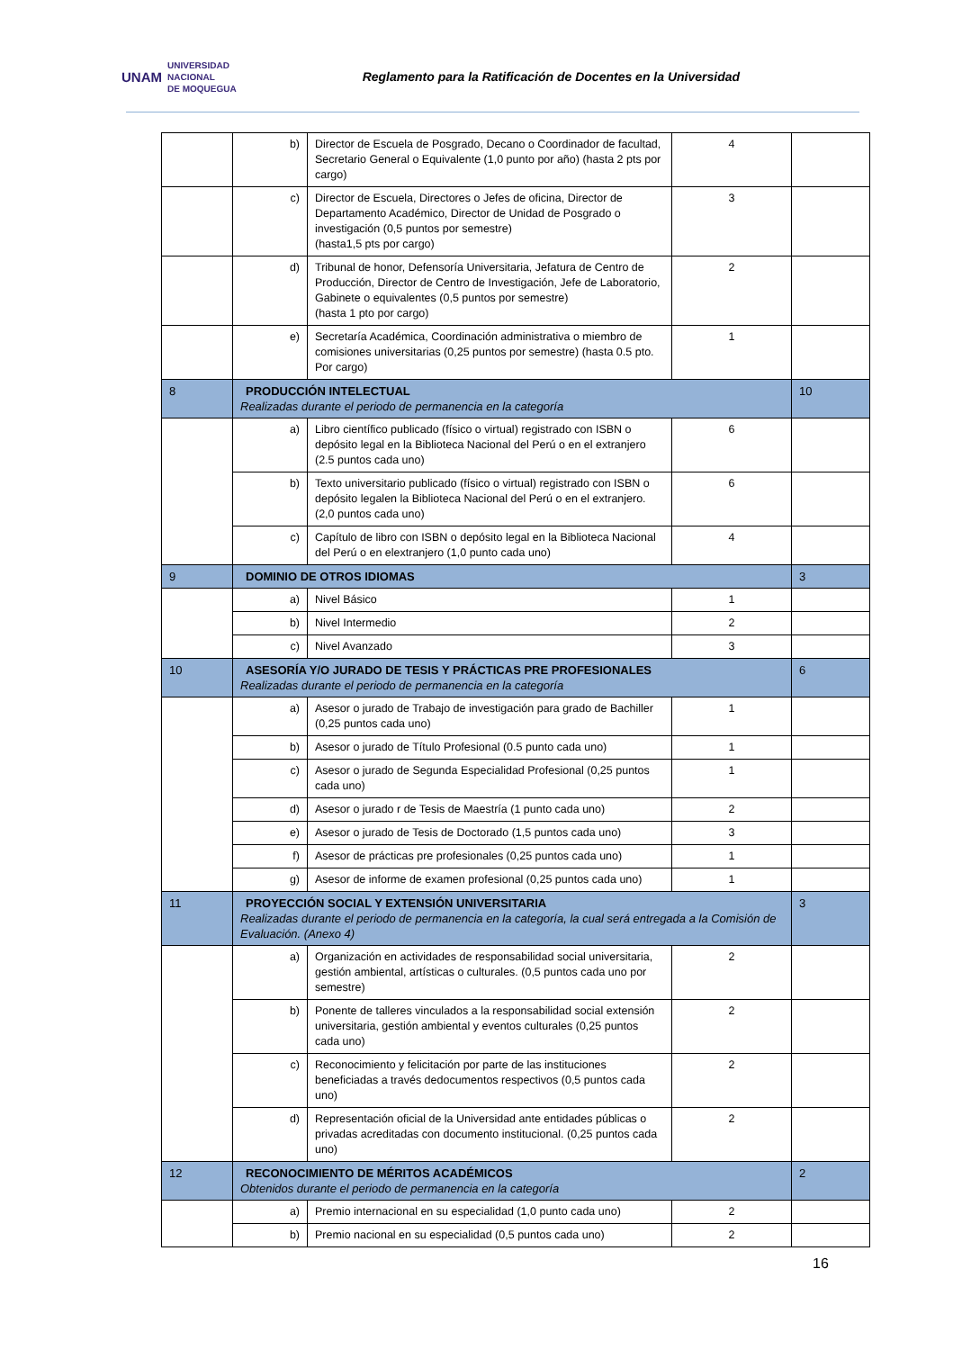UNAM UNIVERSIDAD
NACIONAL
DE MOQUEGUA
Reglamento para la Ratificación de Docentes en la Universidad
| | b) | Director de Escuela de Posgrado, Decano o Coordinador de facultad, Secretario General o Equivalente (1,0 punto por año) (hasta 2 pts por cargo) | 4 | |
| | c) | Director de Escuela, Directores o Jefes de oficina, Director de Departamento Académico, Director de Unidad de Posgrado o investigación (0,5 puntos por semestre) (hasta1,5 pts por cargo) | 3 | |
| | d) | Tribunal de honor, Defensoría Universitaria, Jefatura de Centro de Producción, Director de Centro de Investigación, Jefe de Laboratorio, Gabinete o equivalentes (0,5 puntos por semestre) (hasta 1 pto por cargo) | 2 | |
| | e) | Secretaría Académica, Coordinación administrativa o miembro de comisiones universitarias (0,25 puntos por semestre) (hasta 0.5 pto. Por cargo) | 1 | |
| 8 | PRODUCCIÓN INTELECTUAL Realizadas durante el periodo de permanencia en la categoría | | | 10 |
| | a) | Libro científico publicado (físico o virtual) registrado con ISBN o depósito legal en la Biblioteca Nacional del Perú o en el extranjero (2.5 puntos cada uno) | 6 | |
| | b) | Texto universitario publicado (físico o virtual) registrado con ISBN o depósito legalen la Biblioteca Nacional del Perú o en el extranjero. (2,0 puntos cada uno) | 6 | |
| | c) | Capítulo de libro con ISBN o depósito legal en la Biblioteca Nacional del Perú o en elextranjero (1,0 punto cada uno) | 4 | |
| 9 | DOMINIO DE OTROS IDIOMAS | | | 3 |
| | a) | Nivel Básico | 1 | |
| | b) | Nivel Intermedio | 2 | |
| | c) | Nivel Avanzado | 3 | |
| 10 | ASESORÍA Y/O JURADO DE TESIS Y PRÁCTICAS PRE PROFESIONALES Realizadas durante el periodo de permanencia en la categoría | | | 6 |
| | a) | Asesor o jurado de Trabajo de investigación para grado de Bachiller (0,25 puntos cada uno) | 1 | |
| | b) | Asesor o jurado de Título Profesional (0.5 punto cada uno) | 1 | |
| | c) | Asesor o jurado de Segunda Especialidad Profesional (0,25 puntos cada uno) | 1 | |
| | d) | Asesor o jurado r de Tesis de Maestría (1 punto cada uno) | 2 | |
| | e) | Asesor o jurado de Tesis de Doctorado (1,5 puntos cada uno) | 3 | |
| | f) | Asesor de prácticas pre profesionales (0,25 puntos cada uno) | 1 | |
| | g) | Asesor de informe de examen profesional (0,25 puntos cada uno) | 1 | |
| 11 | PROYECCIÓN SOCIAL Y EXTENSIÓN UNIVERSITARIA Realizadas durante el periodo de permanencia en la categoría, la cual será entregada a la Comisión de Evaluación. (Anexo 4) | | | 3 |
| | a) | Organización en actividades de responsabilidad social universitaria, gestión ambiental, artísticas o culturales. (0,5 puntos cada uno por semestre) | 2 | |
| | b) | Ponente de talleres vinculados a la responsabilidad social extensión universitaria, gestión ambiental y eventos culturales (0,25 puntos cada uno) | 2 | |
| | c) | Reconocimiento y felicitación por parte de las instituciones beneficiadas a través dedocumentos respectivos (0,5 puntos cada uno) | 2 | |
| | d) | Representación oficial de la Universidad ante entidades públicas o privadas acreditadas con documento institucional. (0,25 puntos cada uno) | 2 | |
| 12 | RECONOCIMIENTO DE MÉRITOS ACADÉMICOS Obtenidos durante el periodo de permanencia en la categoría | | | 2 |
| | a) | Premio internacional en su especialidad (1,0 punto cada uno) | 2 | |
| | b) | Premio nacional en su especialidad (0,5 puntos cada uno) | 2 | |
16